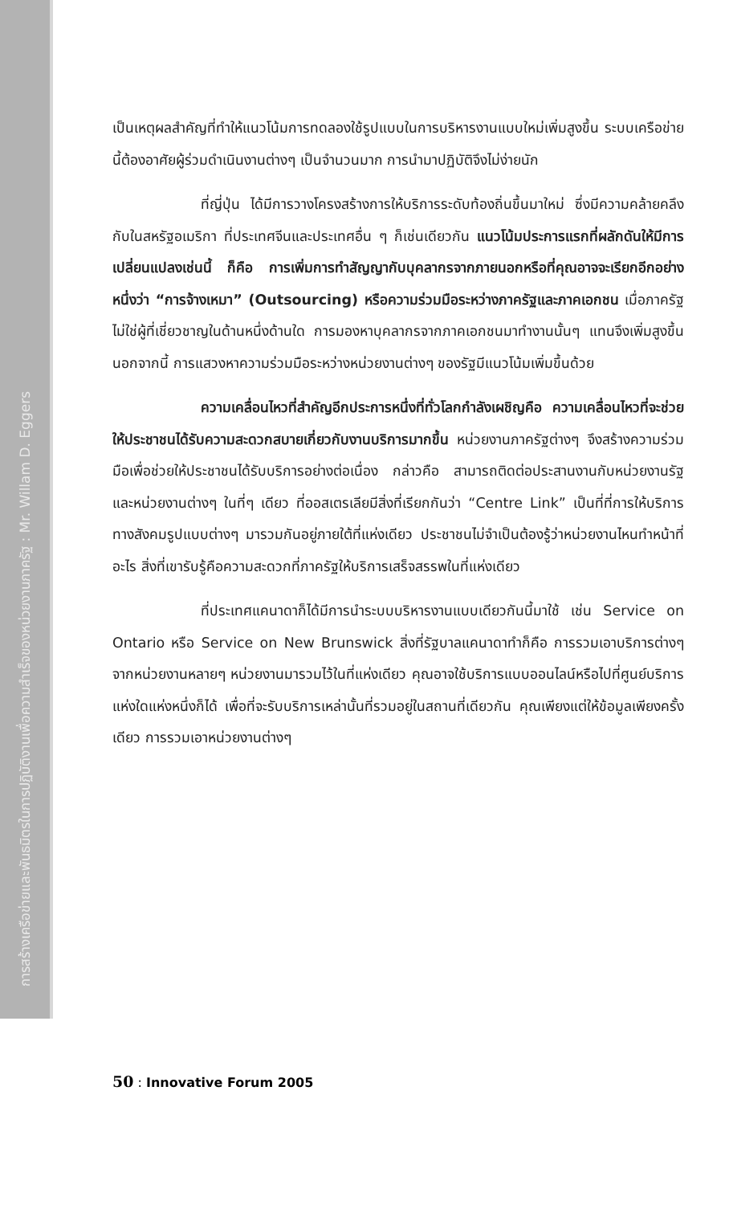การสร้างเครือข่ายและพันธมิตรในการปฏิบัติงานเพื่อความสำเร็จของหน่วยงานภาครัฐ : Mr. Willam D. Eggers
เป็นเหตุผลสำคัญที่ทำให้แนวโน้มการทดลองใช้รูปแบบในการบริหารงานแบบใหม่เพิ่มสูงขึ้น ระบบเครือข่ายนี้ต้องอาศัยผู้ร่วมดำเนินงานต่างๆ เป็นจำนวนมาก การนำมาปฏิบัติจึงไม่ง่ายนัก
ที่ญี่ปุ่น ได้มีการวางโครงสร้างการให้บริการระดับท้องถิ่นขึ้นมาใหม่ ซึ่งมีความคล้ายคลึงกับในสหรัฐอเมริกา ที่ประเทศจีนและประเทศอื่น ๆ ก็เช่นเดียวกัน แนวโน้มประการแรกที่ผลักดันให้มีการเปลี่ยนแปลงเช่นนี้ ก็คือ การเพิ่มการทำสัญญากับบุคลากรจากภายนอกหรือที่คุณอาจจะเรียกอีกอย่างหนึ่งว่า “การจ้างเหมา” (Outsourcing) หรือความร่วมมือระหว่างภาครัฐและภาคเอกชน เมื่อภาครัฐไม่ใช่ผู้ที่เชี่ยวชาญในด้านหนึ่งด้านใด การมองหาบุคลากรจากภาคเอกชนมาทำงานนั้นๆ แทนจึงเพิ่มสูงขึ้น นอกจากนี้ การแสวงหาความร่วมมือระหว่างหน่วยงานต่างๆ ของรัฐมีแนวโน้มเพิ่มขึ้นด้วย
ความเคลื่อนไหวที่สำคัญอีกประการหนึ่งที่ทั่วโลกกำลังเผชิญคือ ความเคลื่อนไหวที่จะช่วยให้ประชาชนได้รับความสะดวกสบายเกี่ยวกับงานบริการมากขึ้น หน่วยงานภาครัฐต่างๆ จึงสร้างความร่วมมือเพื่อช่วยให้ประชาชนได้รับบริการอย่างต่อเนื่อง กล่าวคือ สามารถติดต่อประสานงานกับหน่วยงานรัฐ และหน่วยงานต่างๆ ในที่ๆ เดียว ที่ออสเตรเลียมีสิ่งที่เรียกกันว่า “Centre Link” เป็นที่ที่การให้บริการทางสังคมรูปแบบต่างๆ มารวมกันอยู่ภายใต้ที่แห่งเดียว ประชาชนไม่จำเป็นต้องรู้ว่าหน่วยงานไหนทำหน้าที่อะไร สิ่งที่เขารับรู้คือความสะดวกที่ภาครัฐให้บริการเสร็จสรรพในที่แห่งเดียว
ที่ประเทศแคนาดาก็ได้มีการนำระบบบริหารงานแบบเดียวกันนี้มาใช้ เช่น Service on Ontario หรือ Service on New Brunswick สิ่งที่รัฐบาลแคนาดาทำก็คือ การรวมเอาบริการต่างๆ จากหน่วยงานหลายๆ หน่วยงานมารวมไว้ในที่แห่งเดียว คุณอาจใช้บริการแบบออนไลน์หรือไปที่ศูนย์บริการแห่งใดแห่งหนึ่งก็ได้ เพื่อที่จะรับบริการเหล่านั้นที่รวมอยู่ในสถานที่เดียวกัน คุณเพียงแต่ให้ข้อมูลเพียงครั้งเดียว การรวมเอาหน่วยงานต่างๆ
50 : Innovative Forum 2005